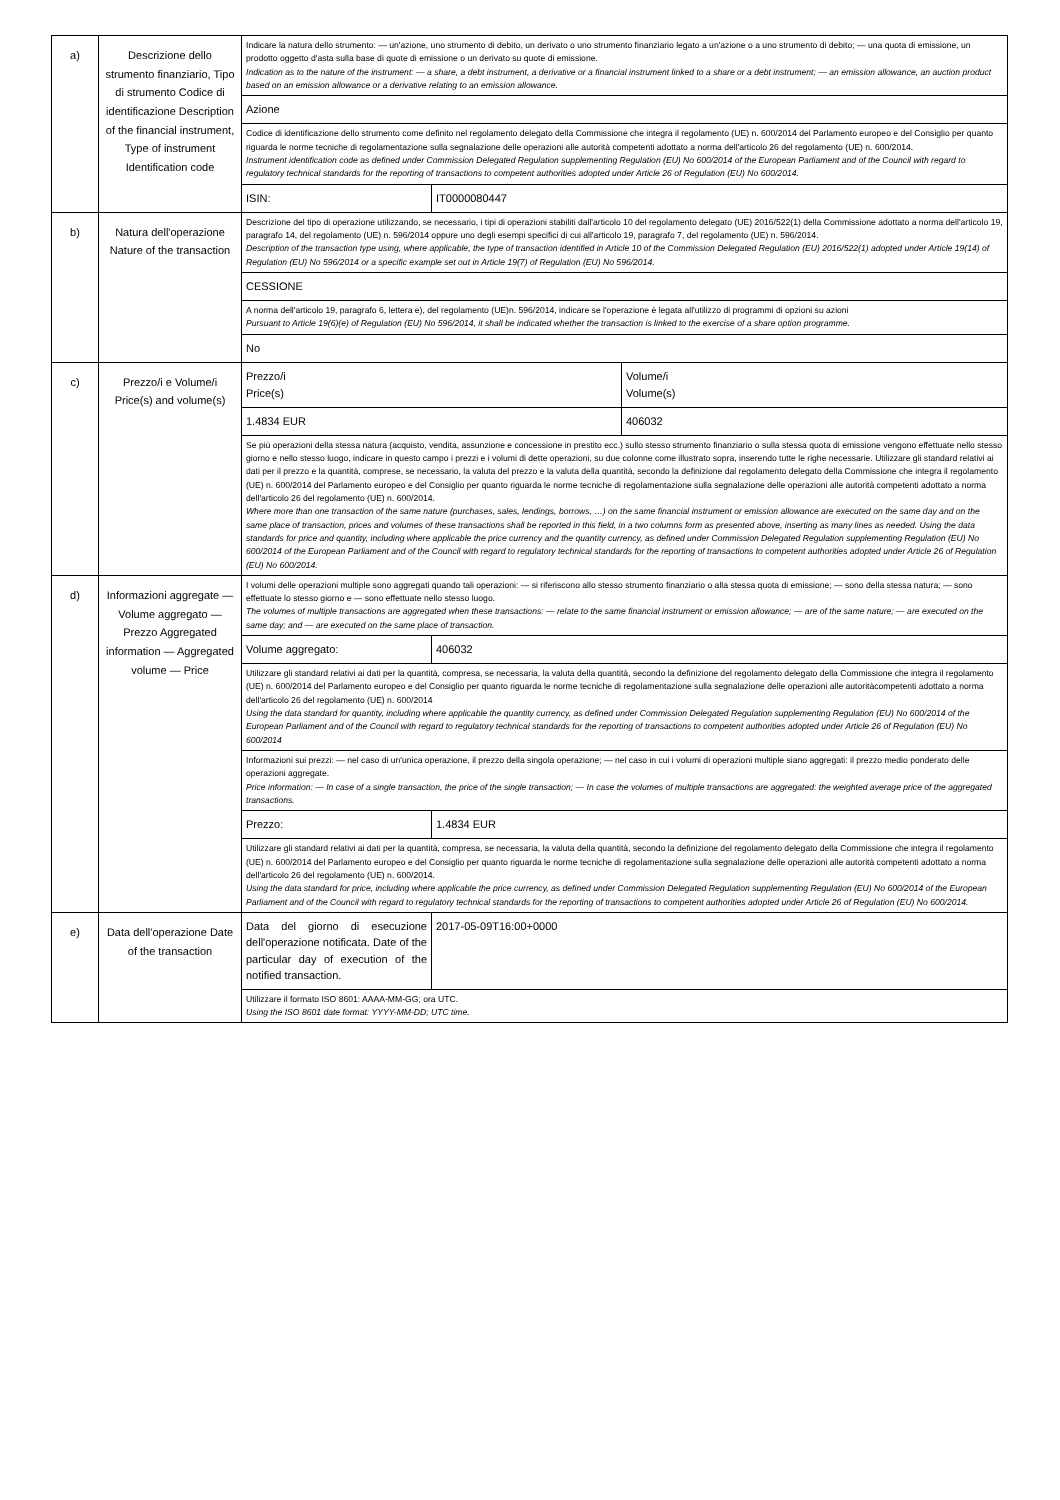| a) | Descrizione dello strumento finanziario, Tipo di strumento Codice di identificazione Description of the financial instrument, Type of instrument Identification code | Indicare la natura dello strumento: — un'azione, uno strumento di debito, un derivato o uno strumento finanziario legato a un'azione o a uno strumento di debito; — una quota di emissione, un prodotto oggetto d'asta sulla base di quote di emissione o un derivato su quote di emissione. Indication as to the nature of the instrument: — a share, a debt instrument, a derivative or a financial instrument linked to a share or a debt instrument; — an emission allowance, an auction product based on an emission allowance or a derivative relating to an emission allowance. | | |
| | | Azione | | |
| | | Codice di identificazione dello strumento come definito nel regolamento delegato della Commissione che integra il regolamento (UE) n. 600/2014 del Parlamento europeo e del Consiglio per quanto riguarda le norme tecniche di regolamentazione sulla segnalazione delle operazioni alle autorità competenti adottato a norma dell'articolo 26 del regolamento (UE) n. 600/2014. Instrument identification code as defined under Commission Delegated Regulation supplementing Regulation (EU) No 600/2014 of the European Parliament and of the Council with regard to regulatory technical standards for the reporting of transactions to competent authorities adopted under Article 26 of Regulation (EU) No 600/2014. | | |
| | | ISIN: | IT0000080447 | |
| b) | Natura dell'operazione Nature of the transaction | Descrizione del tipo di operazione utilizzando, se necessario, i tipi di operazioni stabiliti dall'articolo 10 del regolamento delegato (UE) 2016/522(1) della Commissione adottato a norma dell'articolo 19, paragrafo 14, del regolamento (UE) n. 596/2014 oppure uno degli esempi specifici di cui all'articolo 19, paragrafo 7, del regolamento (UE) n. 596/2014. Description of the transaction type using, where applicable, the type of transaction identified in Article 10 of the Commission Delegated Regulation (EU) 2016/522(1) adopted under Article 19(14) of Regulation (EU) No 596/2014 or a specific example set out in Article 19(7) of Regulation (EU) No 596/2014. | | |
| | | CESSIONE | | |
| | | A norma dell'articolo 19, paragrafo 6, lettera e), del regolamento (UE)n. 596/2014, indicare se l'operazione è legata all'utilizzo di programmi di opzioni su azioni Pursuant to Article 19(6)(e) of Regulation (EU) No 596/2014, it shall be indicated whether the transaction is linked to the exercise of a share option programme. | | |
| | | No | | |
| c) | Prezzo/i e Volume/i Price(s) and volume(s) | Prezzo/i Price(s) | | Volume/i Volume(s) |
| | | 1.4834 EUR | | 406032 |
| | | Se più operazioni della stessa natura (acquisto, vendita, assunzione e concessione in prestito ecc.) sullo stesso strumento finanziario o sulla stessa quota di emissione vengono effettuate nello stesso giorno e nello stesso luogo, indicare in questo campo i prezzi e i volumi di dette operazioni, su due colonne come illustrato sopra, inserendo tutte le righe necessarie. Utilizzare gli standard relativi ai dati per il prezzo e la quantità, comprese, se necessario, la valuta del prezzo e la valuta della quantità, secondo la definizione dal regolamento delegato della Commissione che integra il regolamento (UE) n. 600/2014 del Parlamento europeo e del Consiglio per quanto riguarda le norme tecniche di regolamentazione sulla segnalazione delle operazioni alle autorità competenti adottato a norma dell'articolo 26 del regolamento (UE) n. 600/2014. Where more than one transaction of the same nature (purchases, sales, lendings, borrows, …) on the same financial instrument or emission allowance are executed on the same day and on the same place of transaction, prices and volumes of these transactions shall be reported in this field, in a two columns form as presented above, inserting as many lines as needed. Using the data standards for price and quantity, including where applicable the price currency and the quantity currency, as defined under Commission Delegated Regulation supplementing Regulation (EU) No 600/2014 of the European Parliament and of the Council with regard to regulatory technical standards for the reporting of transactions to competent authorities adopted under Article 26 of Regulation (EU) No 600/2014. | | |
| d) | Informazioni aggregate — Volume aggregato — Prezzo Aggregated information — Aggregated volume — Price | I volumi delle operazioni multiple sono aggregati quando tali operazioni: — si riferiscono allo stesso strumento finanziario o alla stessa quota di emissione; — sono della stessa natura; — sono effettuate lo stesso giorno e — sono effettuate nello stesso luogo. The volumes of multiple transactions are aggregated when these transactions: — relate to the same financial instrument or emission allowance; — are of the same nature; — are executed on the same day; and — are executed on the same place of transaction. | | |
| | | Volume aggregato: | 406032 | |
| | | Utilizzare gli standard relativi ai dati per la quantità, compresa, se necessaria, la valuta della quantità, secondo la definizione del regolamento delegato della Commissione che integra il regolamento (UE) n. 600/2014 del Parlamento europeo e del Consiglio per quanto riguarda le norme tecniche di regolamentazione sulla segnalazione delle operazioni alle autoritàcompetenti adottato a norma dell'articolo 26 del regolamento (UE) n. 600/2014 Using the data standard for quantity, including where applicable the quantity currency, as defined under Commission Delegated Regulation supplementing Regulation (EU) No 600/2014 of the European Parliament and of the Council with regard to regulatory technical standards for the reporting of transactions to competent authorities adopted under Article 26 of Regulation (EU) No 600/2014 | | |
| | | Informazioni sui prezzi: — nel caso di un'unica operazione, il prezzo della singola operazione; — nel caso in cui i volumi di operazioni multiple siano aggregati: il prezzo medio ponderato delle operazioni aggregate. Price information: — In case of a single transaction, the price of the single transaction; — In case the volumes of multiple transactions are aggregated: the weighted average price of the aggregated transactions. | | |
| | | Prezzo: | 1.4834 EUR | |
| | | Utilizzare gli standard relativi ai dati per la quantità, compresa, se necessaria, la valuta della quantità, secondo la definizione del regolamento delegato della Commissione che integra il regolamento (UE) n. 600/2014 del Parlamento europeo e del Consiglio per quanto riguarda le norme tecniche di regolamentazione sulla segnalazione delle operazioni alle autorità competenti adottato a norma dell'articolo 26 del regolamento (UE) n. 600/2014. Using the data standard for price, including where applicable the price currency, as defined under Commission Delegated Regulation supplementing Regulation (EU) No 600/2014 of the European Parliament and of the Council with regard to regulatory technical standards for the reporting of transactions to competent authorities adopted under Article 26 of Regulation (EU) No 600/2014. | | |
| e) | Data dell'operazione Date of the transaction | Data del giorno di esecuzione dell'operazione notificata. Date of the particular day of execution of the notified transaction. | 2017-05-09T16:00+0000 | |
| | | Utilizzare il formato ISO 8601: AAAA-MM-GG; ora UTC. Using the ISO 8601 date format: YYYY-MM-DD; UTC time. | | |